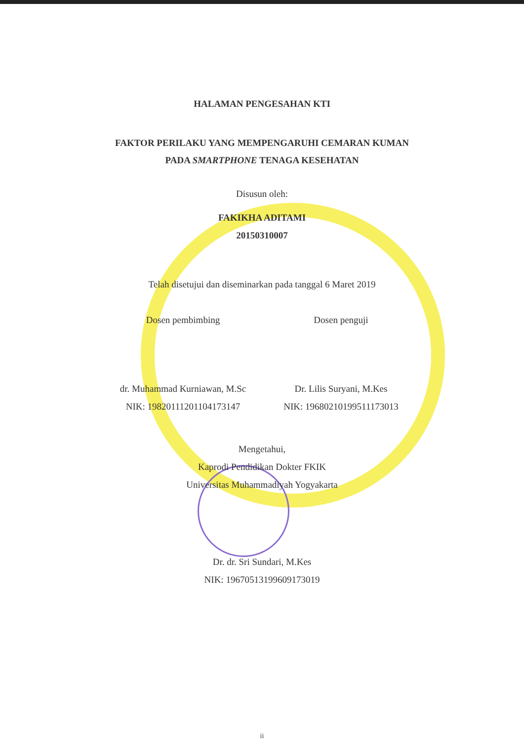HALAMAN PENGESAHAN KTI
FAKTOR PERILAKU YANG MEMPENGARUHI CEMARAN KUMAN
PADA SMARTPHONE TENAGA KESEHATAN
Disusun oleh:
FAKIKHA ADITAMI
20150310007
Telah disetujui dan diseminarkan pada tanggal 6 Maret 2019
Dosen pembimbing Dosen penguji
dr. Muhammad Kurniawan, M.Sc
NIK: 19820111201104173147
Dr. Lilis Suryani, M.Kes
NIK: 19680210199511173013
Mengetahui,
Kaprodi Pendidikan Dokter FKIK
Universitas Muhammadiyah Yogyakarta
Dr. dr. Sri Sundari, M.Kes
NIK: 19670513199609173019
ii